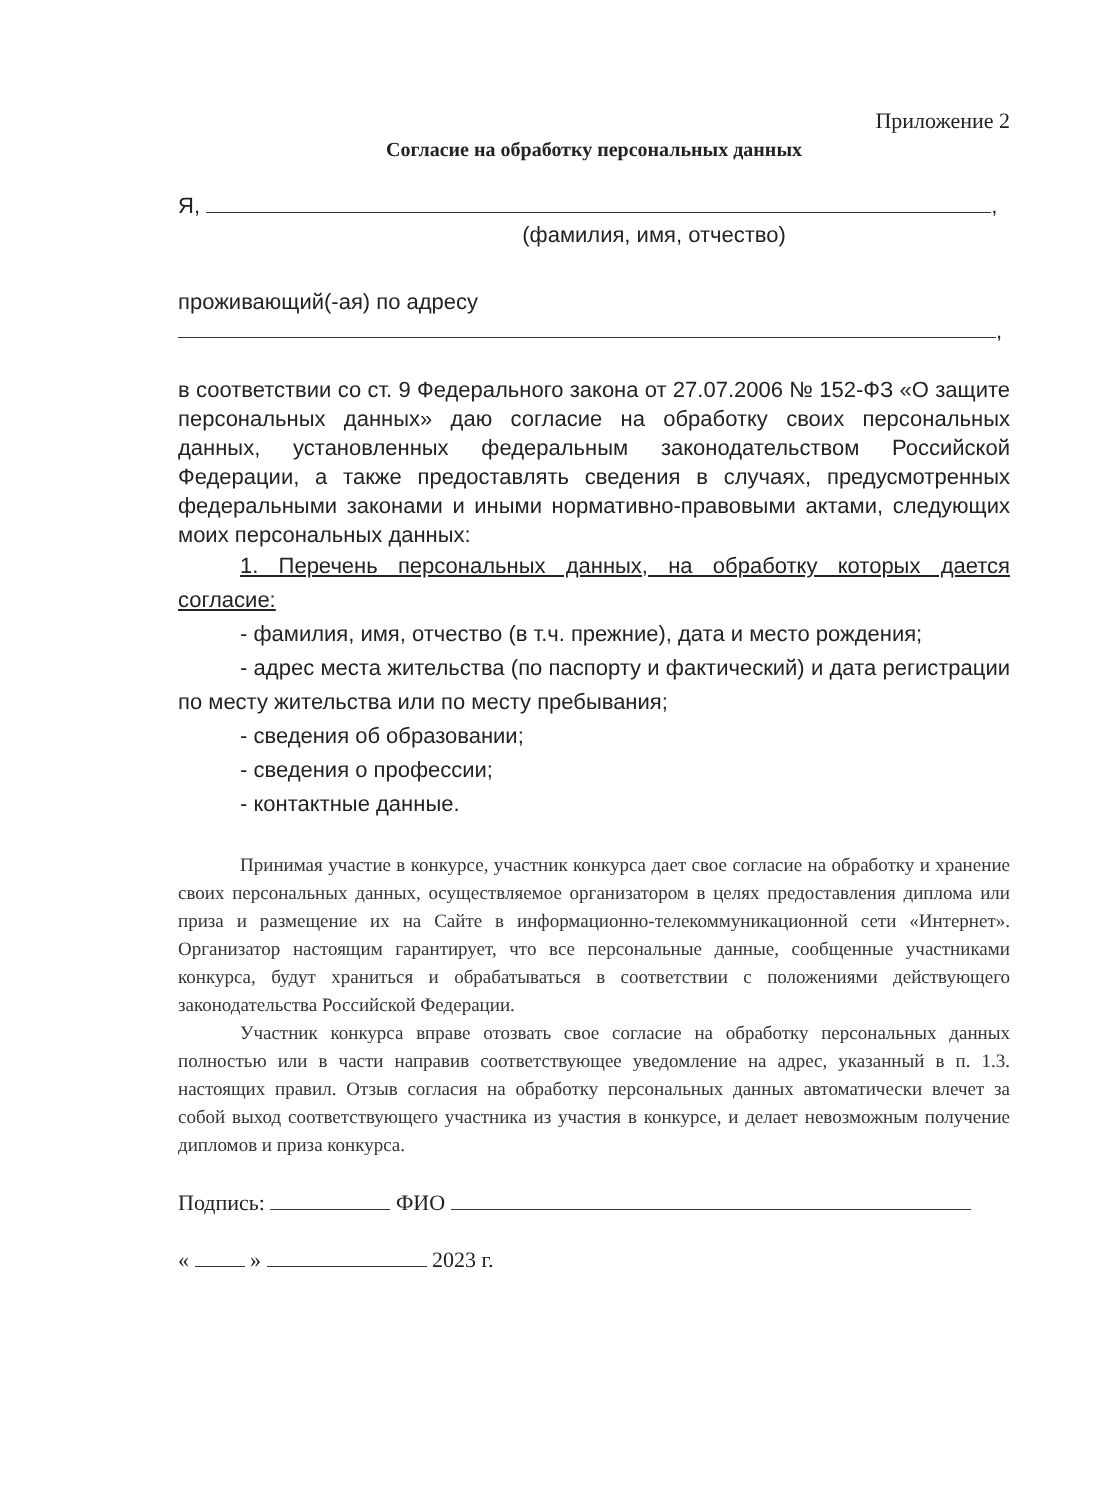Приложение 2
Согласие на обработку персональных данных
Я, ,
(фамилия, имя, отчество)
проживающий(-ая) по адресу
,
в соответствии со ст. 9 Федерального закона от 27.07.2006 № 152-ФЗ «О защите персональных данных» даю согласие на обработку своих персональных данных, установленных федеральным законодательством Российской Федерации, а также предоставлять сведения в случаях, предусмотренных федеральными законами и иными нормативно-правовыми актами, следующих моих персональных данных:
1. Перечень персональных данных, на обработку которых дается согласие:
- фамилия, имя, отчество (в т.ч. прежние), дата и место рождения;
- адрес места жительства (по паспорту и фактический) и дата регистрации по месту жительства или по месту пребывания;
- сведения об образовании;
- сведения о профессии;
- контактные данные.
Принимая участие в конкурсе, участник конкурса дает свое согласие на обработку и хранение своих персональных данных, осуществляемое организатором в целях предоставления диплома или приза и размещение их на Сайте в информационно-телекоммуникационной сети «Интернет». Организатор настоящим гарантирует, что все персональные данные, сообщенные участниками конкурса, будут храниться и обрабатываться в соответствии с положениями действующего законодательства Российской Федерации.
Участник конкурса вправе отозвать свое согласие на обработку персональных данных полностью или в части направив соответствующее уведомление на адрес, указанный в п. 1.3. настоящих правил. Отзыв согласия на обработку персональных данных автоматически влечет за собой выход соответствующего участника из участия в конкурсе, и делает невозможным получение дипломов и приза конкурса.
Подпись: ФИО
« » 2023 г.